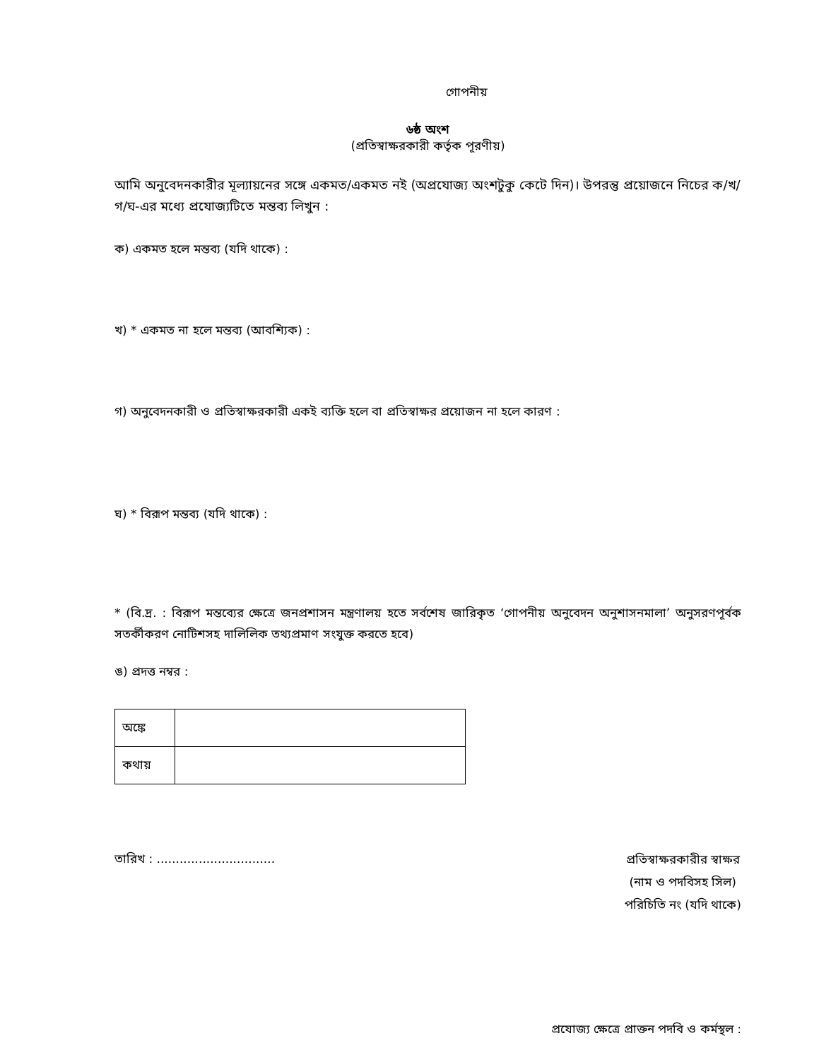গোপনীয়
৬ষ্ঠ অংশ
(প্রতিস্বাক্ষরকারী কর্তৃক পূরণীয়)
আমি অনুবেদনকারীর মূল্যায়নের সঙ্গে একমত/একমত নই (অপ্রযোজ্য অংশটুকু কেটে দিন)। উপরন্তু প্রয়োজনে নিচের ক/খ/গ/ঘ-এর মধ্যে প্রযোজ্যটিতে মন্তব্য লিখুন :
ক) একমত হলে মন্তব্য (যদি থাকে) :
খ) * একমত না হলে মন্তব্য (আবশ্যিক) :
গ) অনুবেদনকারী ও প্রতিস্বাক্ষরকারী একই ব্যক্তি হলে বা প্রতিস্বাক্ষর প্রয়োজন না হলে কারণ :
ঘ) * বিরূপ মন্তব্য (যদি থাকে) :
* (বি.দ্র. : বিরূপ মন্তব্যের ক্ষেত্রে জনপ্রশাসন মন্ত্রণালয় হতে সর্বশেষ জারিকৃত ‘গোপনীয় অনুবেদন অনুশাসনমালা’ অনুসরণপূর্বক সতর্কীকরণ নোটিশসহ দালিলিক তথ্যপ্রমাণ সংযুক্ত করতে হবে)
ঙ) প্রদত্ত নম্বর :
| অঙ্কে | |
| কথায় | |
তারিখ : ...............................
প্রতিস্বাক্ষরকারীর স্বাক্ষর
(নাম ও পদবিসহ সিল)
পরিচিতি নং (যদি থাকে)
প্রযোজ্য ক্ষেত্রে প্রাক্তন পদবি ও কর্মস্থল :